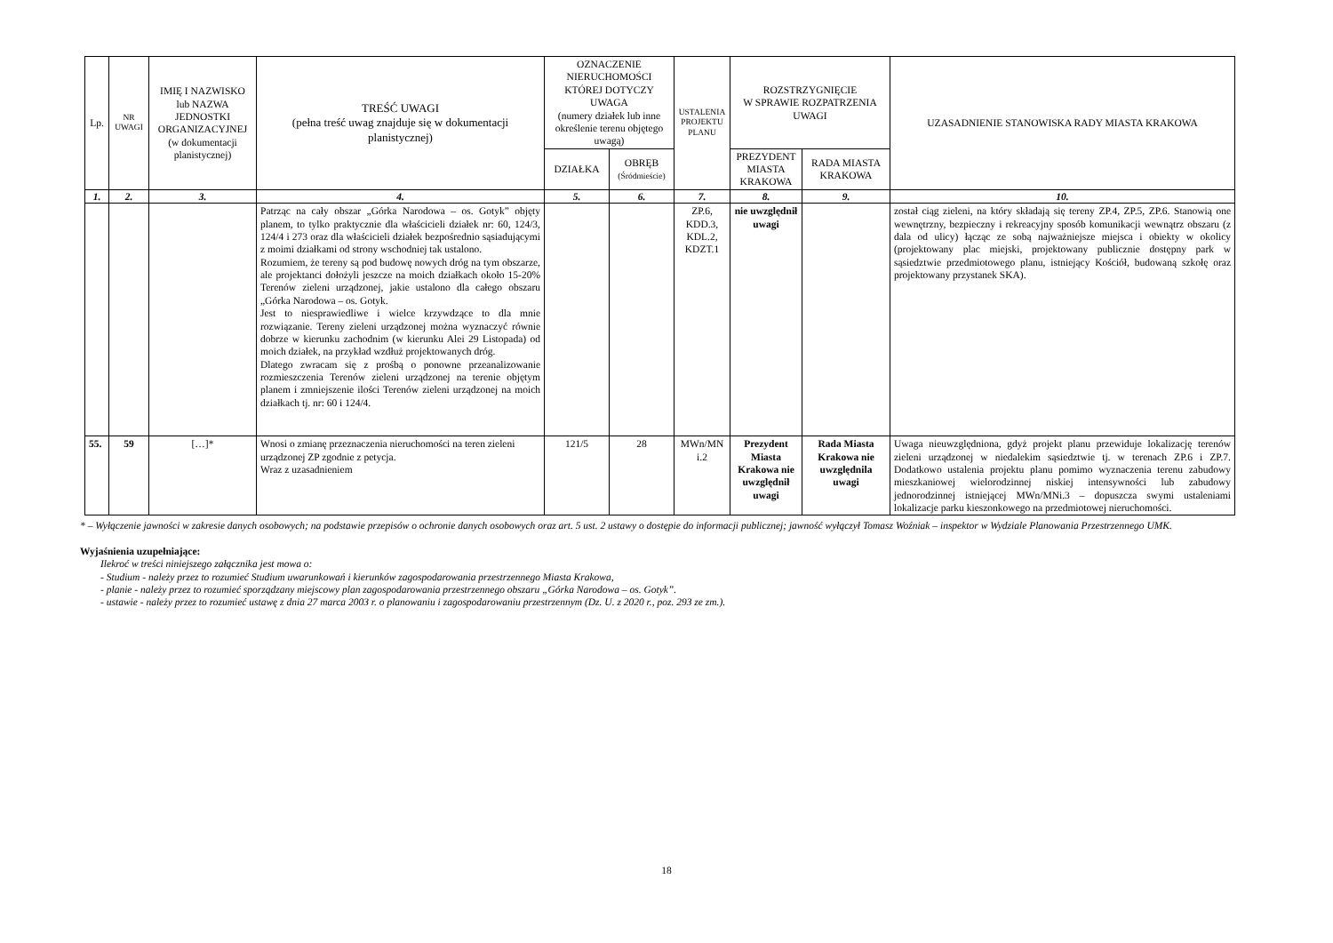| Lp. | NR UWAGI | IMIĘ I NAZWISKO lub NAZWA JEDNOSTKI ORGANIZACYJNEJ (w dokumentacji planistycznej) | TREŚĆ UWAGI (pełna treść uwag znajduje się w dokumentacji planistycznej) | OZNACZENIE NIERUCHOMOŚCI KTÓREJ DOTYCZY UWAGA (numery działek lub inne określenie terenu objętego uwagą) | | USTALENIA PROJEKTU PLANU | ROZSTRZYGNIĘCIE W SPRAWIE ROZPATRZENIA UWAGI | | UZASADNIENIE STANOWISKA RADY MIASTA KRAKOWA |
| --- | --- | --- | --- | --- | --- | --- | --- | --- | --- |
| | | | | DZIAŁKA | OBRĘB (Śródmieście) | | PREZYDENT MIASTA KRAKOWA | RADA MIASTA KRAKOWA | |
| 1. | 2. | 3. | 4. | 5. | 6. | 7. | 8. | 9. | 10. |
| | | | Patrząc na cały obszar „Górka Narodowa – os. Gotyk” objęty planem, to tylko praktycznie dla właścicieli działek nr: 60, 124/3, 124/4 i 273 oraz dla właścicieli działek bezpośrednio sąsiadującymi z moimi działkami od strony wschodniej tak ustalono. Rozumiem, że tereny są pod budowę nowych dróg na tym obszarze, ale projektanci dołożyli jeszcze na moich działkach około 15-20% Terenów zieleni urządzonej, jakie ustalono dla całego obszaru „Górka Narodowa – os. Gotyk. Jest to niesprawiedliwe i wielce krzywdzące to dla mnie rozwiązanie. Tereny zieleni urządzonej można wyznaczyć równie dobrze w kierunku zachodnim (w kierunku Alei 29 Listopada) od moich działek, na przykład wzdłuż projektowanych dróg. Dlatego zwracam się z prośbą o ponowne przeanalizowanie rozmieszczenia Terenów zieleni urządzonej na terenie objętym planem i zmniejszenie ilości Terenów zieleni urządzonej na moich działkach tj. nr: 60 i 124/4. | | | ZP.6, KDD.3, KDL.2, KDZT.1 | nie uwzględnił uwagi | | został ciąg zieleni, na który składają się tereny ZP.4, ZP.5, ZP.6. Stanowią one wewnętrzny, bezpieczny i rekreacyjny sposób komunikacji wewnątrz obszaru (z dala od ulicy) łącząc ze sobą najważniejsze miejsca i obiekty w okolicy (projektowany plac miejski, projektowany publicznie dostępny park w sąsiedztwie przedmiotowego planu, istniejący Kościół, budowaną szkołę oraz projektowany przystanek SKA). |
| 55. | 59 | […]* | Wnosi o zmianę przeznaczenia nieruchomości na teren zieleni urządzonej ZP zgodnie z petycja. Wraz z uzasadnieniem | 121/5 | 28 | MWn/MN i.2 | Prezydent Miasta Krakowa nie uwzględnił uwagi | Rada Miasta Krakowa nie uwzględnila uwagi | Uwaga nieuwzględniona, gdyż projekt planu przewiduje lokalizację terenów zieleni urządzonej w niedalekim sąsiedztwie tj. w terenach ZP.6 i ZP.7. Dodatkowo ustalenia projektu planu pomimo wyznaczenia terenu zabudowy mieszkaniowej wielorodzinnej niskiej intensywności lub zabudowy jednorodzinnej istniejącej MWn/MNi.3 – dopuszcza swymi ustaleniami lokalizacje parku kieszonkowego na przedmiotowej nieruchomości. |
* – Wyłączenie jawności w zakresie danych osobowych; na podstawie przepisów o ochronie danych osobowych oraz art. 5 ust. 2 ustawy o dostępie do informacji publicznej; jawność wyłączył Tomasz Woźniak – inspektor w Wydziale Planowania Przestrzennego UMK.
Wyjaśnienia uzupełniające:
Ilekroć w treści niniejszego załącznika jest mowa o:
- Studium - należy przez to rozumieć Studium uwarunkowań i kierunków zagospodarowania przestrzennego Miasta Krakowa,
- planie - należy przez to rozumieć sporządzany miejscowy plan zagospodarowania przestrzennego obszaru „Górka Narodowa – os. Gotyk”.
- ustawie - należy przez to rozumieć ustawę z dnia 27 marca 2003 r. o planowaniu i zagospodarowaniu przestrzennym (Dz. U. z 2020 r., poz. 293 ze zm.).
18